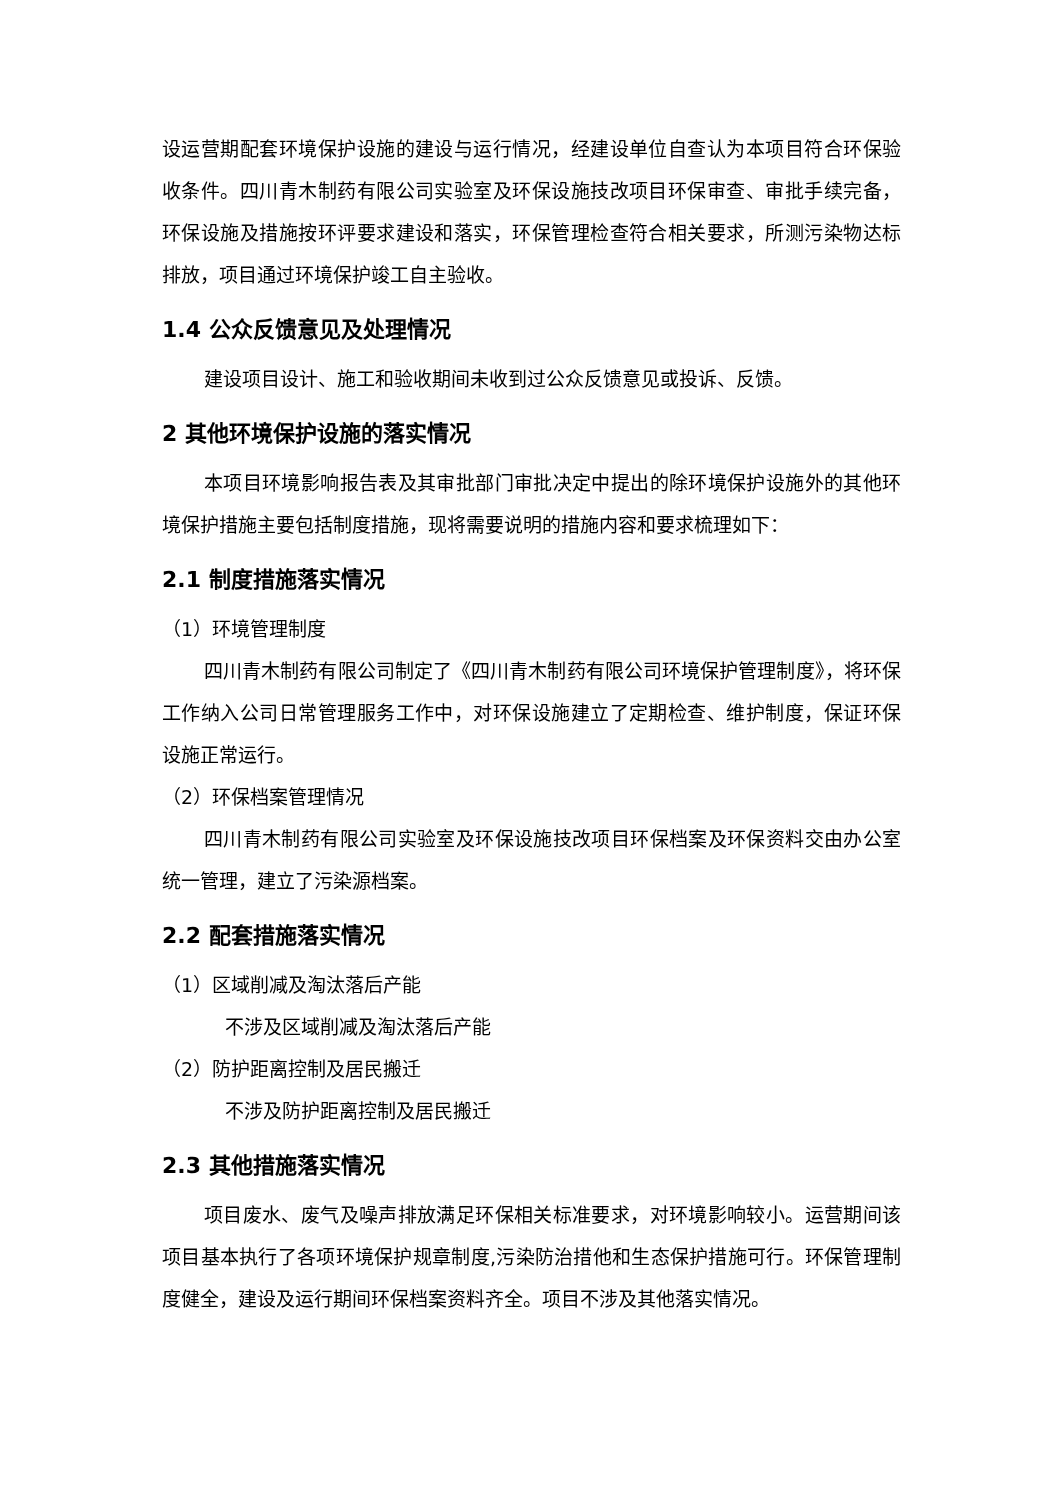设运营期配套环境保护设施的建设与运行情况，经建设单位自查认为本项目符合环保验收条件。四川青木制药有限公司实验室及环保设施技改项目环保审查、审批手续完备，环保设施及措施按环评要求建设和落实，环保管理检查符合相关要求，所测污染物达标排放，项目通过环境保护竣工自主验收。
1.4 公众反馈意见及处理情况
建设项目设计、施工和验收期间未收到过公众反馈意见或投诉、反馈。
2 其他环境保护设施的落实情况
本项目环境影响报告表及其审批部门审批决定中提出的除环境保护设施外的其他环境保护措施主要包括制度措施，现将需要说明的措施内容和要求梳理如下：
2.1 制度措施落实情况
（1）环境管理制度
四川青木制药有限公司制定了《四川青木制药有限公司环境保护管理制度》，将环保工作纳入公司日常管理服务工作中，对环保设施建立了定期检查、维护制度，保证环保设施正常运行。
（2）环保档案管理情况
四川青木制药有限公司实验室及环保设施技改项目环保档案及环保资料交由办公室统一管理，建立了污染源档案。
2.2 配套措施落实情况
（1）区域削减及淘汰落后产能
不涉及区域削减及淘汰落后产能
（2）防护距离控制及居民搬迁
不涉及防护距离控制及居民搬迁
2.3 其他措施落实情况
项目废水、废气及噪声排放满足环保相关标准要求，对环境影响较小。运营期间该项目基本执行了各项环境保护规章制度,污染防治措他和生态保护措施可行。环保管理制度健全，建设及运行期间环保档案资料齐全。项目不涉及其他落实情况。